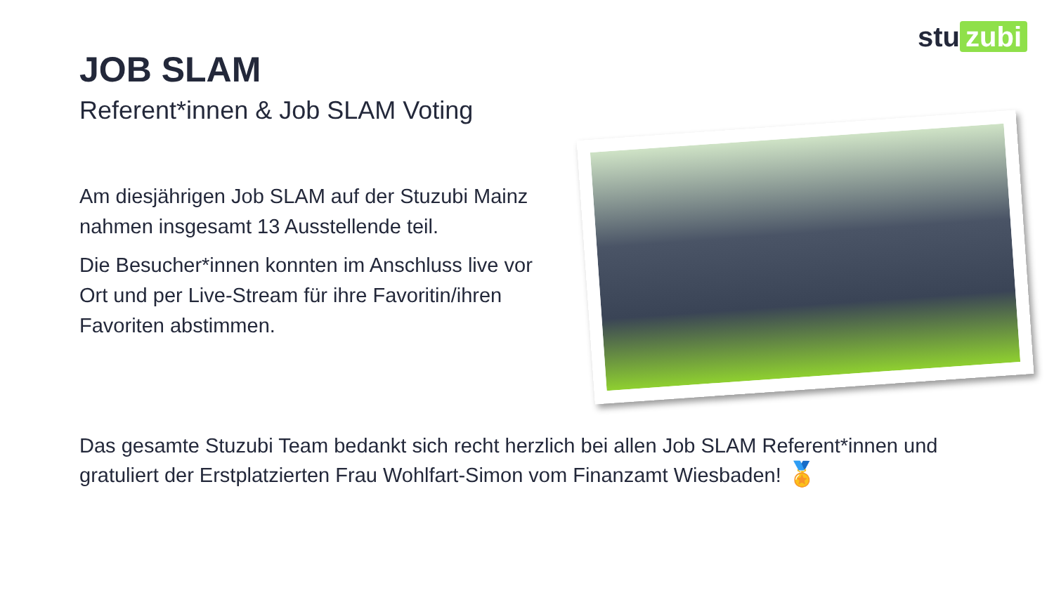stu zubi
JOB SLAM
Referent*innen & Job SLAM Voting
Am diesjährigen Job SLAM auf der Stuzubi Mainz nahmen insgesamt 13 Ausstellende teil.
Die Besucher*innen konnten im Anschluss live vor Ort und per Live-Stream für ihre Favoritin/ihren Favoriten abstimmen.
Das gesamte Stuzubi Team bedankt sich recht herzlich bei allen Job SLAM Referent*innen und gratuliert der Erstplatzierten Frau Wohlfart-Simon vom Finanzamt Wiesbaden! 🏅